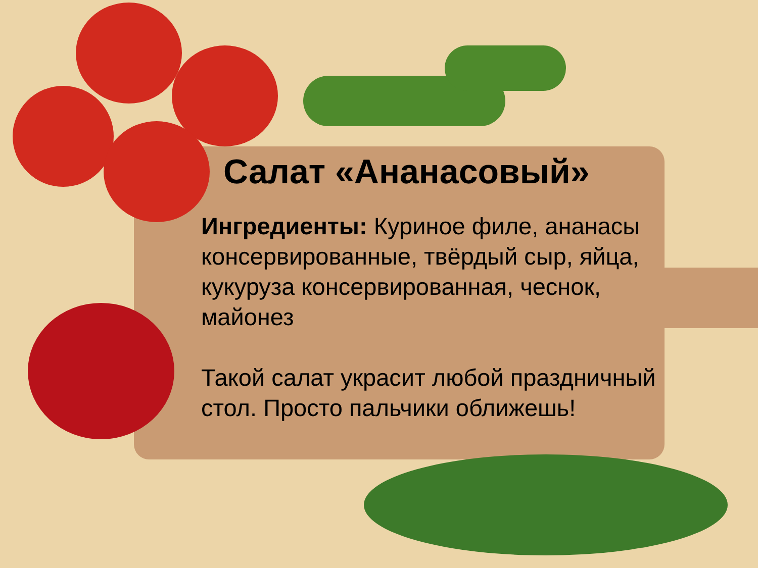Салат «Ананасовый»
Ингредиенты: Куриное филе, ананасы консервированные, твёрдый сыр, яйца, кукуруза консервированная, чеснок, майонез
Такой салат украсит любой праздничный стол. Просто пальчики оближешь!